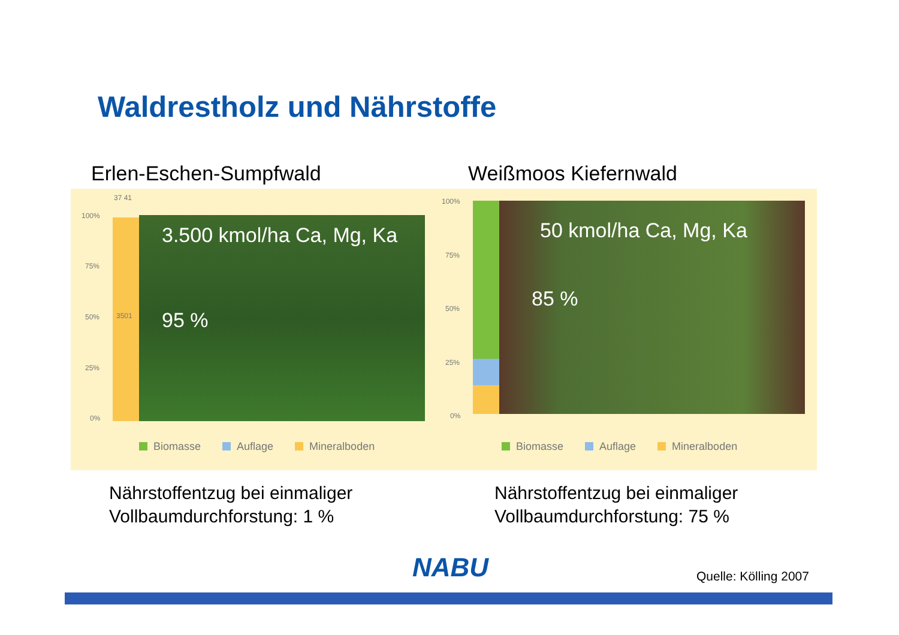Waldrestholz und Nährstoffe
Erlen-Eschen-Sumpfwald
37 41
100%
75%
50%
25%
0%
3.500 kmol/ha Ca, Mg, Ka
3501 95 %
Biomasse Auflage Mineralboden
Nährstoffentzug bei einmaliger
Vollbaumdurchforstung: 1 %
Weißmoos Kiefernwald
100%
75%
50%
25%
0%
50 kmol/ha Ca, Mg, Ka
85 %
Biomasse Auflage Mineralboden
Nährstoffentzug bei einmaliger
Vollbaumdurchforstung: 75 %
NABU Quelle: Kölling 2007